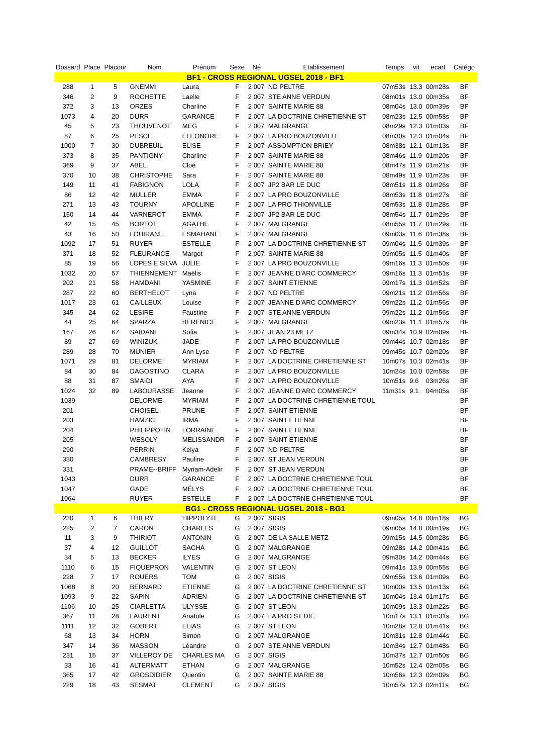| Dossard | Place | Placour | Nom | Prénom | Sexe | Né | Etablissement | Temps | vit | ecart | Catégo |
| --- | --- | --- | --- | --- | --- | --- | --- | --- | --- | --- | --- |
| BF1 - CROSS REGIONAL UGSEL 2018 - BF1 | | | | | | | | | | | |
| 288 | 1 | 5 | GNEMMI | Laura | F | 2 007 | ND PELTRE | 07m53s | 13.3 | 00m28s | BF |
| 346 | 2 | 9 | ROCHETTE | Laelle | F | 2 007 | STE ANNE VERDUN | 08m01s | 13.0 | 00m35s | BF |
| 372 | 3 | 13 | ORZES | Charline | F | 2 007 | SAINTE MARIE 88 | 08m04s | 13.0 | 00m39s | BF |
| 1073 | 4 | 20 | DURR | GARANCE | F | 2 007 | LA DOCTRINE CHRETIENNE ST | 08m23s | 12.5 | 00m58s | BF |
| 45 | 5 | 23 | THOUVENOT | MEG | F | 2 007 | MALGRANGE | 08m29s | 12.3 | 01m03s | BF |
| 87 | 6 | 25 | PESCE | ELEONORE | F | 2 007 | LA PRO BOUZONVILLE | 08m30s | 12.3 | 01m04s | BF |
| 1000 | 7 | 30 | DUBREUIL | ELISE | F | 2 007 | ASSOMPTION BRIEY | 08m38s | 12.1 | 01m13s | BF |
| 373 | 8 | 35 | PANTIGNY | Charline | F | 2 007 | SAINTE MARIE 88 | 08m46s | 11.9 | 01m20s | BF |
| 369 | 9 | 37 | ABEL | Cloé | F | 2 007 | SAINTE MARIE 88 | 08m47s | 11.9 | 01m21s | BF |
| 370 | 10 | 38 | CHRISTOPHE | Sara | F | 2 007 | SAINTE MARIE 88 | 08m49s | 11.9 | 01m23s | BF |
| 149 | 11 | 41 | FABIGNON | LOLA | F | 2 007 | JP2 BAR LE DUC | 08m51s | 11.8 | 01m26s | BF |
| 86 | 12 | 42 | MULLER | EMMA | F | 2 007 | LA PRO BOUZONVILLE | 08m53s | 11.8 | 01m27s | BF |
| 271 | 13 | 43 | TOURNY | APOLLINE | F | 2 007 | LA PRO THIONVILLE | 08m53s | 11.8 | 01m28s | BF |
| 150 | 14 | 44 | VARNEROT | EMMA | F | 2 007 | JP2 BAR LE DUC | 08m54s | 11.7 | 01m29s | BF |
| 42 | 15 | 45 | BORTOT | AGATHE | F | 2 007 | MALGRANGE | 08m55s | 11.7 | 01m29s | BF |
| 43 | 16 | 50 | LOUIRANE | ESMAHANE | F | 2 007 | MALGRANGE | 09m03s | 11.6 | 01m38s | BF |
| 1092 | 17 | 51 | RUYER | ESTELLE | F | 2 007 | LA DOCTRINE CHRETIENNE ST | 09m04s | 11.5 | 01m39s | BF |
| 371 | 18 | 52 | FLEURANCE | Margot | F | 2 007 | SAINTE MARIE 88 | 09m05s | 11.5 | 01m40s | BF |
| 85 | 19 | 56 | LOPES E SILVA | JULIE | F | 2 007 | LA PRO BOUZONVILLE | 09m16s | 11.3 | 01m50s | BF |
| 1032 | 20 | 57 | THIENNEMENT | Maëlis | F | 2 007 | JEANNE D'ARC COMMERCY | 09m16s | 11.3 | 01m51s | BF |
| 202 | 21 | 58 | HAMDANI | YASMINE | F | 2 007 | SAINT ETIENNE | 09m17s | 11.3 | 01m52s | BF |
| 287 | 22 | 60 | BERTHELOT | Lyna | F | 2 007 | ND PELTRE | 09m21s | 11.2 | 01m56s | BF |
| 1017 | 23 | 61 | CAILLEUX | Louise | F | 2 007 | JEANNE D'ARC COMMERCY | 09m22s | 11.2 | 01m56s | BF |
| 345 | 24 | 62 | LESIRE | Faustine | F | 2 007 | STE ANNE VERDUN | 09m22s | 11.2 | 01m56s | BF |
| 44 | 25 | 64 | SPARZA | BERENICE | F | 2 007 | MALGRANGE | 09m23s | 11.1 | 01m57s | BF |
| 167 | 26 | 67 | SAIDANI | Sofia | F | 2 007 | JEAN 23 METZ | 09m34s | 10.9 | 02m09s | BF |
| 89 | 27 | 69 | WINIZUK | JADE | F | 2 007 | LA PRO BOUZONVILLE | 09m44s | 10.7 | 02m18s | BF |
| 289 | 28 | 70 | MUNIER | Ann Lyse | F | 2 007 | ND PELTRE | 09m45s | 10.7 | 02m20s | BF |
| 1071 | 29 | 81 | DELORME | MYRIAM | F | 2 007 | LA DOCTRINE CHRETIENNE ST | 10m07s | 10.3 | 02m41s | BF |
| 84 | 30 | 84 | DAGOSTINO | CLARA | F | 2 007 | LA PRO BOUZONVILLE | 10m24s | 10.0 | 02m58s | BF |
| 88 | 31 | 87 | SMAIDI | AYA | F | 2 007 | LA PRO BOUZONVILLE | 10m51s | 9.6 | 03m26s | BF |
| 1024 | 32 | 89 | LABOURASSE | Jeanne | F | 2 007 | JEANNE D'ARC COMMERCY | 11m31s | 9.1 | 04m05s | BF |
| 1039 | | | DELORME | MYRIAM | F | 2 007 | LA DOCTRINE CHRETIENNE TOUL | | | | BF |
| 201 | | | CHOISEL | PRUNE | F | 2 007 | SAINT ETIENNE | | | | BF |
| 203 | | | HAMZIC | IRMA | F | 2 007 | SAINT ETIENNE | | | | BF |
| 204 | | | PHILIPPOTIN | LORRAINE | F | 2 007 | SAINT ETIENNE | | | | BF |
| 205 | | | WESOLY | MELISSANDR | F | 2 007 | SAINT ETIENNE | | | | BF |
| 290 | | | PERRIN | Kelya | F | 2 007 | ND PELTRE | | | | BF |
| 330 | | | CAMBRESY | Pauline | F | 2 007 | ST JEAN VERDUN | | | | BF |
| 331 | | | PRAME--BRIFF | Myriam-Adelir | F | 2 007 | ST JEAN VERDUN | | | | BF |
| 1043 | | | DURR | GARANCE | F | 2 007 | LA DOCTRNE CHRETIENNE TOUL | | | | BF |
| 1047 | | | GADE | MÉLYS | F | 2 007 | LA DOCTRNE CHRETIENNE TOUL | | | | BF |
| 1064 | | | RUYER | ESTELLE | F | 2 007 | LA DOCTRNE CHRETIENNE TOUL | | | | BF |
| BG1 - CROSS REGIONAL UGSEL 2018 - BG1 | | | | | | | | | | | |
| 230 | 1 | 6 | THIERY | HIPPOLYTE | G | 2 007 | SIGIS | 09m05s | 14.8 | 00m18s | BG |
| 225 | 2 | 7 | CARON | CHARLES | G | 2 007 | SIGIS | 09m05s | 14.8 | 00m19s | BG |
| 11 | 3 | 9 | THIRIOT | ANTONIN | G | 2 007 | DE LA SALLE METZ | 09m15s | 14.5 | 00m28s | BG |
| 37 | 4 | 12 | GUILLOT | SACHA | G | 2 007 | MALGRANGE | 09m28s | 14.2 | 00m41s | BG |
| 34 | 5 | 13 | BECKER | ILYES | G | 2 007 | MALGRANGE | 09m30s | 14.2 | 00m44s | BG |
| 1110 | 6 | 15 | FIQUEPRON | VALENTIN | G | 2 007 | ST LEON | 09m41s | 13.9 | 00m55s | BG |
| 228 | 7 | 17 | ROUERS | TOM | G | 2 007 | SIGIS | 09m55s | 13.6 | 01m09s | BG |
| 1068 | 8 | 20 | BERNARD | ETIENNE | G | 2 007 | LA DOCTRINE CHRETIENNE ST | 10m00s | 13.5 | 01m13s | BG |
| 1093 | 9 | 22 | SAPIN | ADRIEN | G | 2 007 | LA DOCTRINE CHRETIENNE ST | 10m04s | 13.4 | 01m17s | BG |
| 1106 | 10 | 25 | CIARLETTA | ULYSSE | G | 2 007 | ST LEON | 10m09s | 13.3 | 01m22s | BG |
| 367 | 11 | 28 | LAURENT | Anatole | G | 2 007 | LA PRO ST DIE | 10m17s | 13.1 | 01m31s | BG |
| 1111 | 12 | 32 | GOBERT | ELIAS | G | 2 007 | ST LEON | 10m28s | 12.8 | 01m41s | BG |
| 68 | 13 | 34 | HORN | Simon | G | 2 007 | MALGRANGE | 10m31s | 12.8 | 01m44s | BG |
| 347 | 14 | 36 | MASSON | Léandre | G | 2 007 | STE ANNE VERDUN | 10m34s | 12.7 | 01m48s | BG |
| 231 | 15 | 37 | VILLEROY DE | CHARLES MA | G | 2 007 | SIGIS | 10m37s | 12.7 | 01m50s | BG |
| 33 | 16 | 41 | ALTERMATT | ETHAN | G | 2 007 | MALGRANGE | 10m52s | 12.4 | 02m05s | BG |
| 365 | 17 | 42 | GROSDIDIER | Quentin | G | 2 007 | SAINTE MARIE 88 | 10m56s | 12.3 | 02m09s | BG |
| 229 | 18 | 43 | SESMAT | CLEMENT | G | 2 007 | SIGIS | 10m57s | 12.3 | 02m11s | BG |